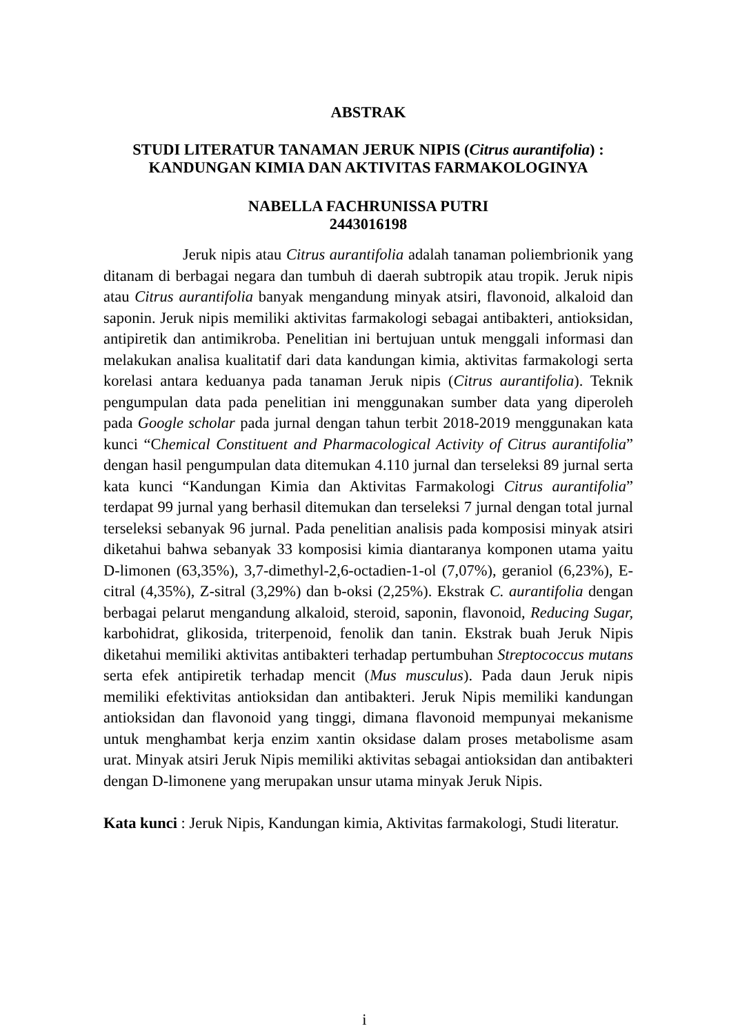ABSTRAK
STUDI LITERATUR TANAMAN JERUK NIPIS (Citrus aurantifolia) :
KANDUNGAN KIMIA DAN AKTIVITAS FARMAKOLOGINYA
NABELLA FACHRUNISSA PUTRI
2443016198
Jeruk nipis atau Citrus aurantifolia adalah tanaman poliembrionik yang ditanam di berbagai negara dan tumbuh di daerah subtropik atau tropik. Jeruk nipis atau Citrus aurantifolia banyak mengandung minyak atsiri, flavonoid, alkaloid dan saponin. Jeruk nipis memiliki aktivitas farmakologi sebagai antibakteri, antioksidan, antipiretik dan antimikroba. Penelitian ini bertujuan untuk menggali informasi dan melakukan analisa kualitatif dari data kandungan kimia, aktivitas farmakologi serta korelasi antara keduanya pada tanaman Jeruk nipis (Citrus aurantifolia). Teknik pengumpulan data pada penelitian ini menggunakan sumber data yang diperoleh pada Google scholar pada jurnal dengan tahun terbit 2018-2019 menggunakan kata kunci “Chemical Constituent and Pharmacological Activity of Citrus aurantifolia” dengan hasil pengumpulan data ditemukan 4.110 jurnal dan terseleksi 89 jurnal serta kata kunci “Kandungan Kimia dan Aktivitas Farmakologi Citrus aurantifolia” terdapat 99 jurnal yang berhasil ditemukan dan terseleksi 7 jurnal dengan total jurnal terseleksi sebanyak 96 jurnal. Pada penelitian analisis pada komposisi minyak atsiri diketahui bahwa sebanyak 33 komposisi kimia diantaranya komponen utama yaitu D-limonen (63,35%), 3,7-dimethyl-2,6-octadien-1-ol (7,07%), geraniol (6,23%), E-citral (4,35%), Z-sitral (3,29%) dan b-oksi (2,25%). Ekstrak C. aurantifolia dengan berbagai pelarut mengandung alkaloid, steroid, saponin, flavonoid, Reducing Sugar, karbohidrat, glikosida, triterpenoid, fenolik dan tanin. Ekstrak buah Jeruk Nipis diketahui memiliki aktivitas antibakteri terhadap pertumbuhan Streptococcus mutans serta efek antipiretik terhadap mencit (Mus musculus). Pada daun Jeruk nipis memiliki efektivitas antioksidan dan antibakteri. Jeruk Nipis memiliki kandungan antioksidan dan flavonoid yang tinggi, dimana flavonoid mempunyai mekanisme untuk menghambat kerja enzim xantin oksidase dalam proses metabolisme asam urat. Minyak atsiri Jeruk Nipis memiliki aktivitas sebagai antioksidan dan antibakteri dengan D-limonene yang merupakan unsur utama minyak Jeruk Nipis.
Kata kunci : Jeruk Nipis, Kandungan kimia, Aktivitas farmakologi, Studi literatur.
i